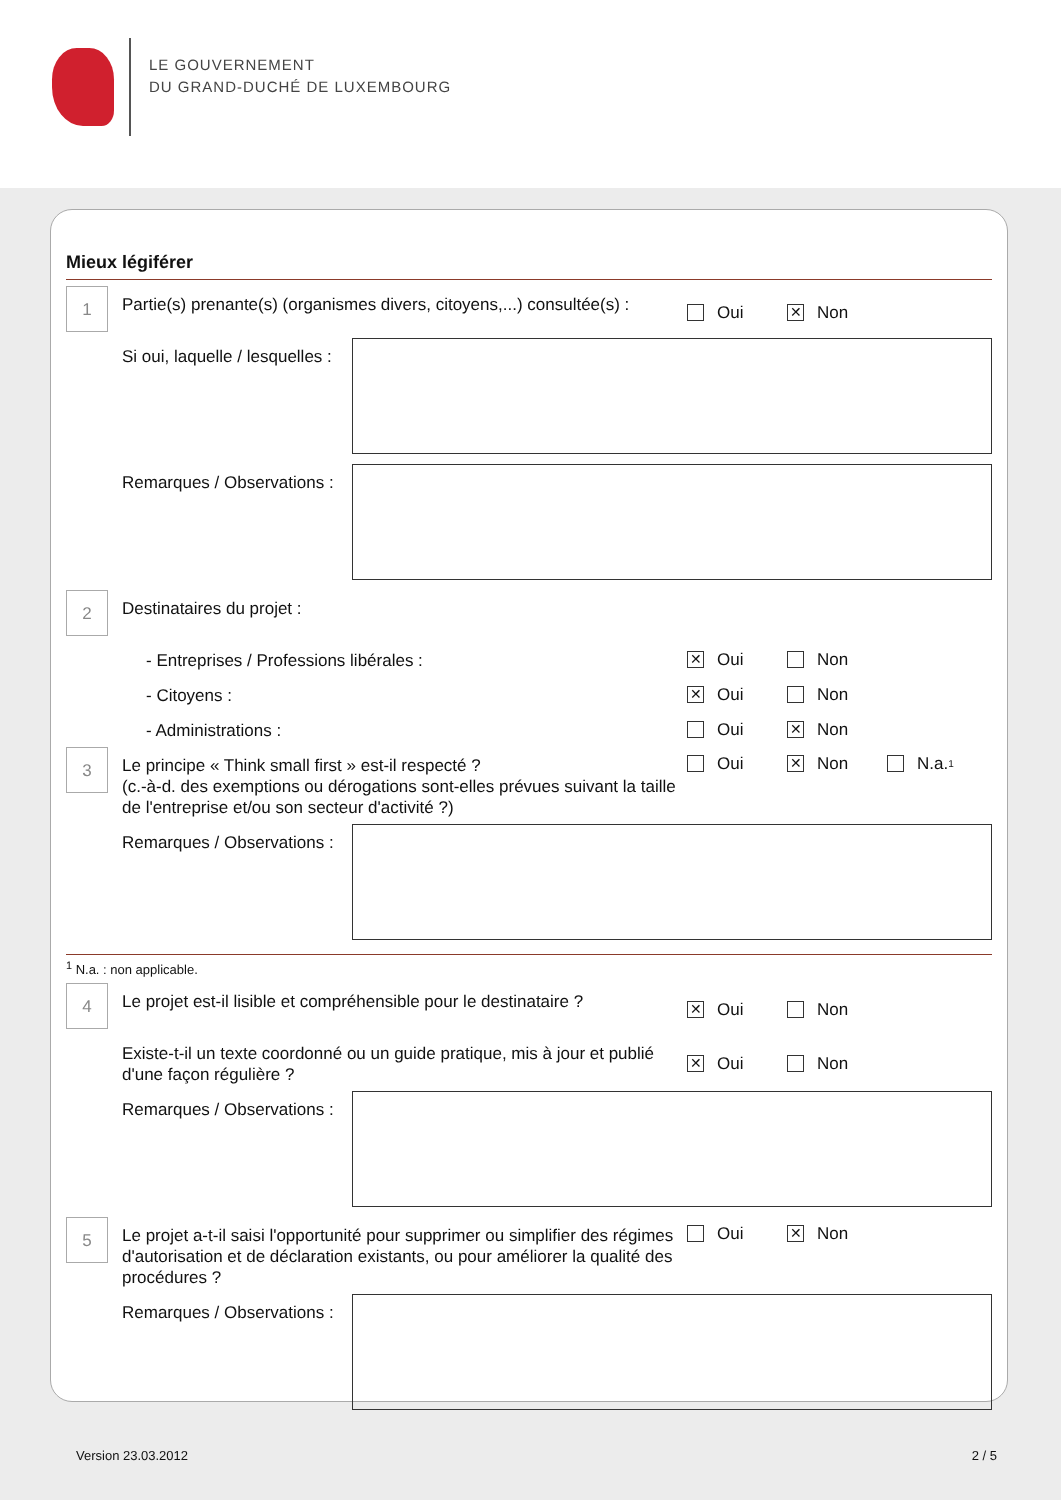LE GOUVERNEMENT
DU GRAND-DUCHÉ DE LUXEMBOURG
Mieux légiférer
1
Partie(s) prenante(s) (organismes divers, citoyens,...) consultée(s) :
Oui
✕ Non
Si oui, laquelle / lesquelles :
Remarques / Observations :
2
Destinataires du projet :
- Entreprises / Professions libérales :
✕ Oui Non
- Citoyens :
✕ Oui Non
- Administrations : Oui
✕ Non
3
Le principe « Think small first » est-il respecté ?
(c.-à-d. des exemptions ou dérogations sont-elles prévues suivant la taille de l'entreprise et/ou son secteur d'activité ?)
Oui
✕ Non N.a. <sup>1</sup>
Remarques / Observations :
<sup>1</sup> N.a. : non applicable.
4
Le projet est-il lisible et compréhensible pour le destinataire ?
✕ Oui Non
Existe-t-il un texte coordonné ou un guide pratique, mis à jour et publié d'une façon régulière ?
✕ Oui Non
Remarques / Observations :
5
Le projet a-t-il saisi l'opportunité pour supprimer ou simplifier des régimes d'autorisation et de déclaration existants, ou pour améliorer la qualité des procédures ?
Oui
✕ Non
Remarques / Observations :
Version 23.03.2012 2 / 5